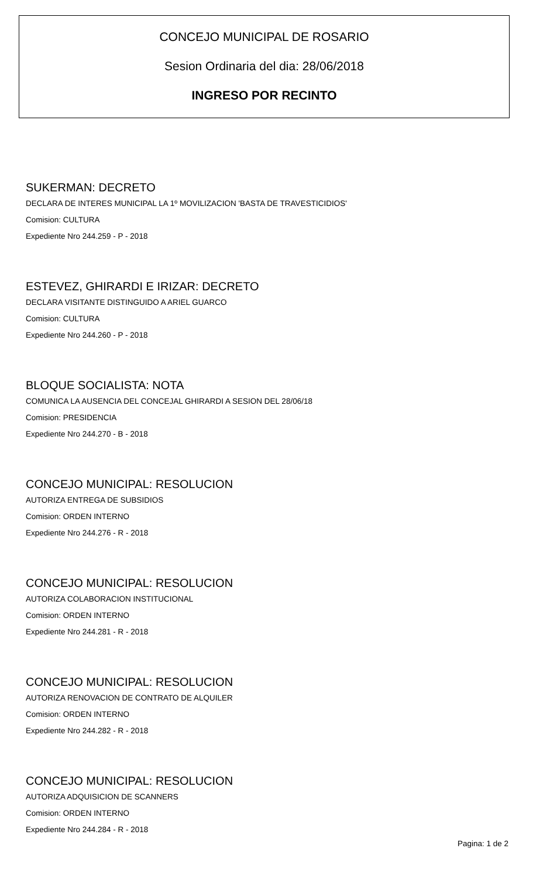CONCEJO MUNICIPAL DE ROSARIO
Sesion Ordinaria del dia: 28/06/2018
INGRESO POR RECINTO
SUKERMAN: DECRETO
DECLARA DE INTERES MUNICIPAL LA 1º MOVILIZACION 'BASTA DE TRAVESTICIDIOS'
Comision: CULTURA
Expediente Nro 244.259 - P - 2018
ESTEVEZ, GHIRARDI E IRIZAR: DECRETO
DECLARA VISITANTE DISTINGUIDO A ARIEL GUARCO
Comision: CULTURA
Expediente Nro 244.260 - P - 2018
BLOQUE SOCIALISTA: NOTA
COMUNICA LA AUSENCIA DEL CONCEJAL GHIRARDI A SESION DEL 28/06/18
Comision: PRESIDENCIA
Expediente Nro 244.270 - B - 2018
CONCEJO MUNICIPAL: RESOLUCION
AUTORIZA ENTREGA DE SUBSIDIOS
Comision: ORDEN INTERNO
Expediente Nro 244.276 - R - 2018
CONCEJO MUNICIPAL: RESOLUCION
AUTORIZA COLABORACION INSTITUCIONAL
Comision: ORDEN INTERNO
Expediente Nro 244.281 - R - 2018
CONCEJO MUNICIPAL: RESOLUCION
AUTORIZA RENOVACION DE CONTRATO DE ALQUILER
Comision: ORDEN INTERNO
Expediente Nro 244.282 - R - 2018
CONCEJO MUNICIPAL: RESOLUCION
AUTORIZA ADQUISICION DE SCANNERS
Comision: ORDEN INTERNO
Expediente Nro 244.284 - R - 2018
Pagina: 1 de 2